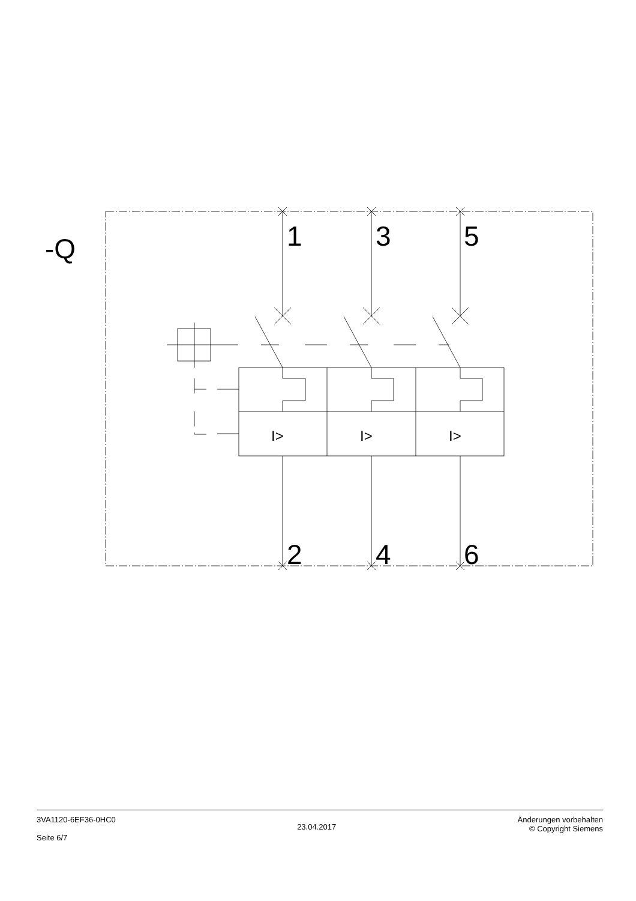-Q
1
3
5
2
4
6
I>
I>
I>
3VA1120-6EF36-0HC0
Seite 6/7
23.04.2017
Änderungen vorbehalten
© Copyright Siemens